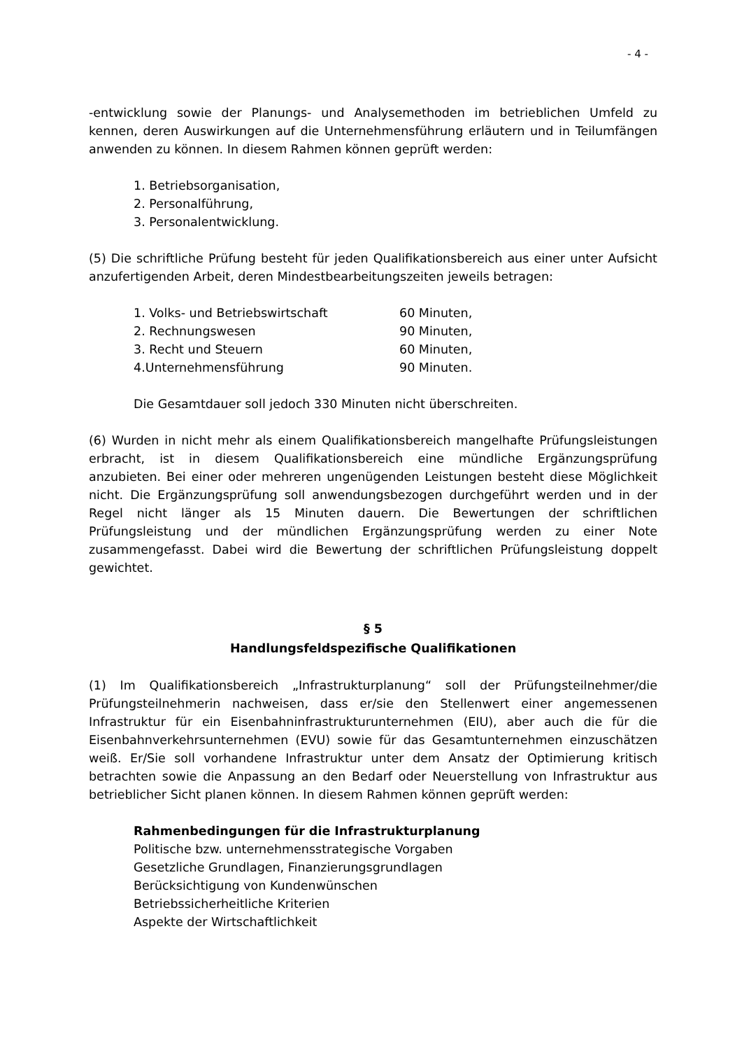- 4 -
-entwicklung sowie der Planungs- und Analysemethoden im betrieblichen Umfeld zu kennen, deren Auswirkungen auf die Unternehmensführung erläutern und in Teilumfängen anwenden zu können. In diesem Rahmen können geprüft werden:
1. Betriebsorganisation,
2. Personalführung,
3. Personalentwicklung.
(5) Die schriftliche Prüfung besteht für jeden Qualifikationsbereich aus einer unter Aufsicht anzufertigenden Arbeit, deren Mindestbearbeitungszeiten jeweils betragen:
| 1. Volks- und Betriebswirtschaft | 60 Minuten, |
| 2. Rechnungswesen | 90 Minuten, |
| 3. Recht und Steuern | 60 Minuten, |
| 4.Unternehmensführung | 90 Minuten. |
Die Gesamtdauer soll jedoch 330 Minuten nicht überschreiten.
(6) Wurden in nicht mehr als einem Qualifikationsbereich mangelhafte Prüfungsleistungen erbracht, ist in diesem Qualifikationsbereich eine mündliche Ergänzungsprüfung anzubieten. Bei einer oder mehreren ungenügenden Leistungen besteht diese Möglichkeit nicht. Die Ergänzungsprüfung soll anwendungsbezogen durchgeführt werden und in der Regel nicht länger als 15 Minuten dauern. Die Bewertungen der schriftlichen Prüfungsleistung und der mündlichen Ergänzungsprüfung werden zu einer Note zusammengefasst. Dabei wird die Bewertung der schriftlichen Prüfungsleistung doppelt gewichtet.
§ 5
Handlungsfeldspezifische Qualifikationen
(1) Im Qualifikationsbereich „Infrastrukturplanung“ soll der Prüfungsteilnehmer/die Prüfungsteilnehmerin nachweisen, dass er/sie den Stellenwert einer angemessenen Infrastruktur für ein Eisenbahninfrastrukturunternehmen (EIU), aber auch die für die Eisenbahnverkehrsunternehmen (EVU) sowie für das Gesamtunternehmen einzuschätzen weiß. Er/Sie soll vorhandene Infrastruktur unter dem Ansatz der Optimierung kritisch betrachten sowie die Anpassung an den Bedarf oder Neuerstellung von Infrastruktur aus betrieblicher Sicht planen können. In diesem Rahmen können geprüft werden:
Rahmenbedingungen für die Infrastrukturplanung
Politische bzw. unternehmensstrategische Vorgaben
Gesetzliche Grundlagen, Finanzierungsgrundlagen
Berücksichtigung von Kundenwünschen
Betriebssicherheitliche Kriterien
Aspekte der Wirtschaftlichkeit